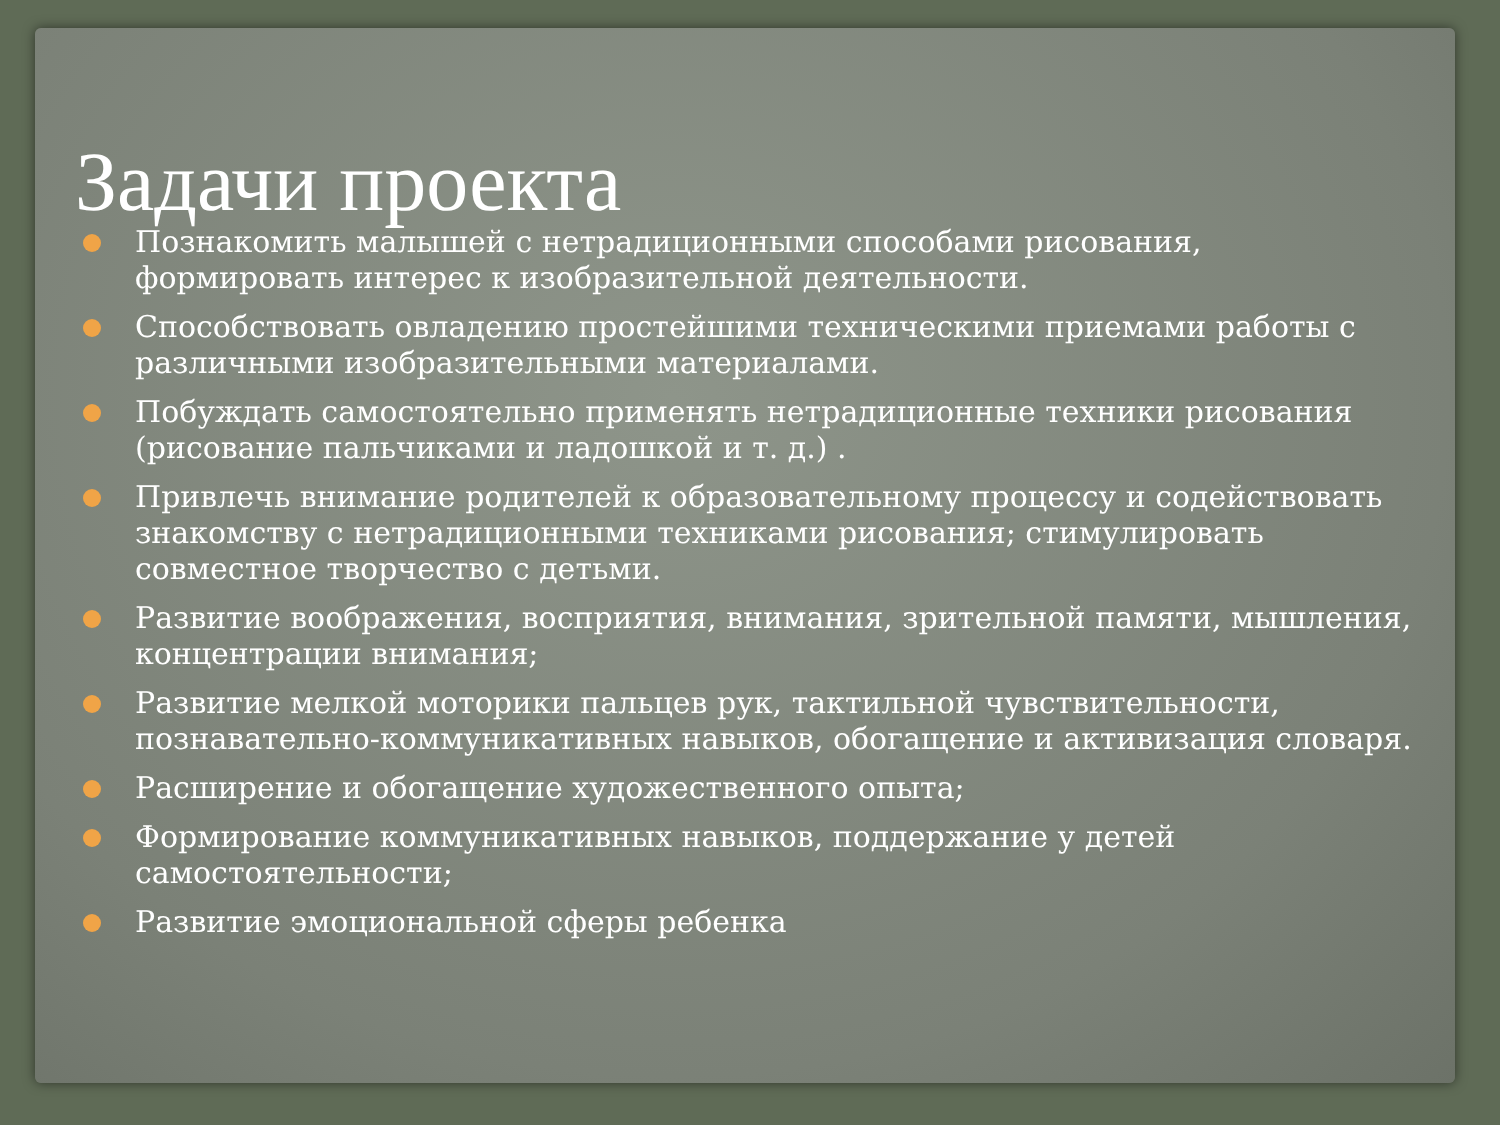Задачи проекта
Познакомить малышей с нетрадиционными способами рисования, формировать интерес к изобразительной деятельности.
Способствовать овладению простейшими техническими приемами работы с различными изобразительными материалами.
Побуждать самостоятельно применять нетрадиционные техники рисования (рисование пальчиками и ладошкой и т. д.) .
Привлечь внимание родителей к образовательному процессу и содействовать знакомству с нетрадиционными техниками рисования; стимулировать совместное творчество с детьми.
Развитие воображения, восприятия, внимания, зрительной памяти, мышления, концентрации внимания;
Развитие мелкой моторики пальцев рук, тактильной чувствительности, познавательно-коммуникативных навыков, обогащение и активизация словаря.
Расширение и обогащение художественного опыта;
Формирование коммуникативных навыков, поддержание у детей самостоятельности;
Развитие эмоциональной сферы ребенка